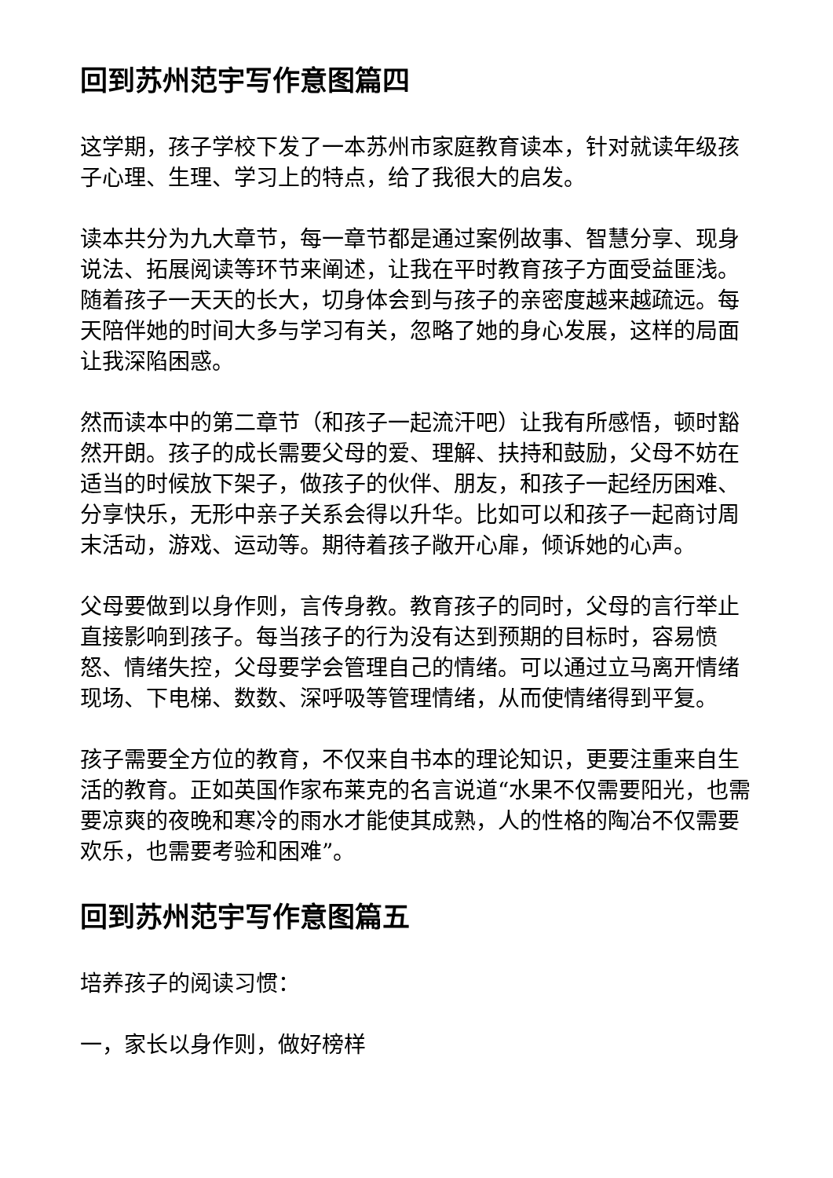回到苏州范宇写作意图篇四
这学期，孩子学校下发了一本苏州市家庭教育读本，针对就读年级孩子心理、生理、学习上的特点，给了我很大的启发。
读本共分为九大章节，每一章节都是通过案例故事、智慧分享、现身说法、拓展阅读等环节来阐述，让我在平时教育孩子方面受益匪浅。随着孩子一天天的长大，切身体会到与孩子的亲密度越来越疏远。每天陪伴她的时间大多与学习有关，忽略了她的身心发展，这样的局面让我深陷困惑。
然而读本中的第二章节（和孩子一起流汗吧）让我有所感悟，顿时豁然开朗。孩子的成长需要父母的爱、理解、扶持和鼓励，父母不妨在适当的时候放下架子，做孩子的伙伴、朋友，和孩子一起经历困难、分享快乐，无形中亲子关系会得以升华。比如可以和孩子一起商讨周末活动，游戏、运动等。期待着孩子敞开心扉，倾诉她的心声。
父母要做到以身作则，言传身教。教育孩子的同时，父母的言行举止直接影响到孩子。每当孩子的行为没有达到预期的目标时，容易愤怒、情绪失控，父母要学会管理自己的情绪。可以通过立马离开情绪现场、下电梯、数数、深呼吸等管理情绪，从而使情绪得到平复。
孩子需要全方位的教育，不仅来自书本的理论知识，更要注重来自生活的教育。正如英国作家布莱克的名言说道“水果不仅需要阳光，也需要凉爽的夜晚和寒冷的雨水才能使其成熟，人的性格的陶冶不仅需要欢乐，也需要考验和困难”。
回到苏州范宇写作意图篇五
培养孩子的阅读习惯：
一，家长以身作则，做好榜样